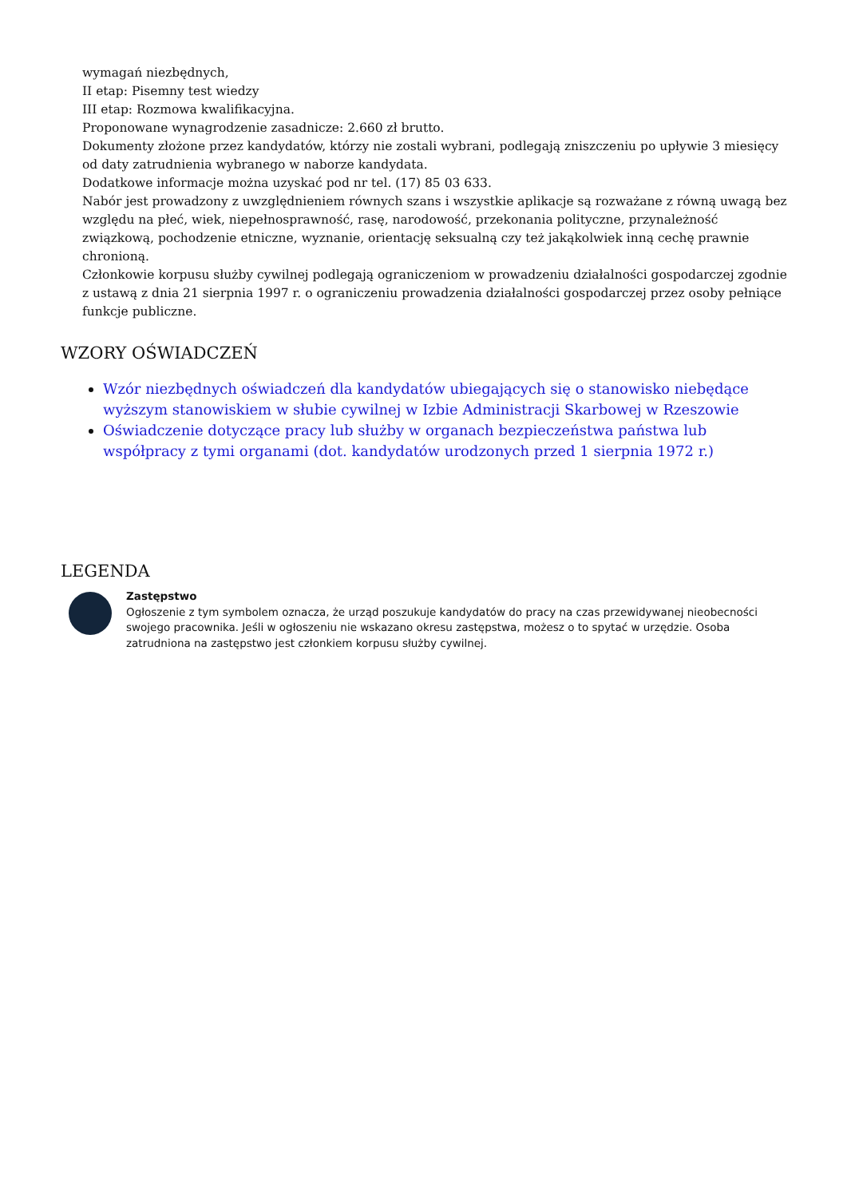wymagań niezbędnych,
II etap: Pisemny test wiedzy
III etap: Rozmowa kwalifikacyjna.
Proponowane wynagrodzenie zasadnicze: 2.660 zł brutto.
Dokumenty złożone przez kandydatów, którzy nie zostali wybrani, podlegają zniszczeniu po upływie 3 miesięcy od daty zatrudnienia wybranego w naborze kandydata.
Dodatkowe informacje można uzyskać pod nr tel. (17) 85 03 633.
Nabór jest prowadzony z uwzględnieniem równych szans i wszystkie aplikacje są rozważane z równą uwagą bez względu na płeć, wiek, niepełnosprawność, rasę, narodowość, przekonania polityczne, przynależność związkową, pochodzenie etniczne, wyznanie, orientację seksualną czy też jakąkolwiek inną cechę prawnie chronioną.
Członkowie korpusu służby cywilnej podlegają ograniczeniom w prowadzeniu działalności gospodarczej zgodnie z ustawą z dnia 21 sierpnia 1997 r. o ograniczeniu prowadzenia działalności gospodarczej przez osoby pełniące funkcje publiczne.
WZORY OŚWIADCZEŃ
Wzór niezbędnych oświadczeń dla kandydatów ubiegających się o stanowisko niebędące wyższym stanowiskiem w słubie cywilnej w Izbie Administracji Skarbowej w Rzeszowie
Oświadczenie dotyczące pracy lub służby w organach bezpieczeństwa państwa lub współpracy z tymi organami (dot. kandydatów urodzonych przed 1 sierpnia 1972 r.)
LEGENDA
Zastępstwo
Ogłoszenie z tym symbolem oznacza, że urząd poszukuje kandydatów do pracy na czas przewidywanej nieobecności swojego pracownika. Jeśli w ogłoszeniu nie wskazano okresu zastępstwa, możesz o to spytać w urzędzie. Osoba zatrudniona na zastępstwo jest członkiem korpusu służby cywilnej.